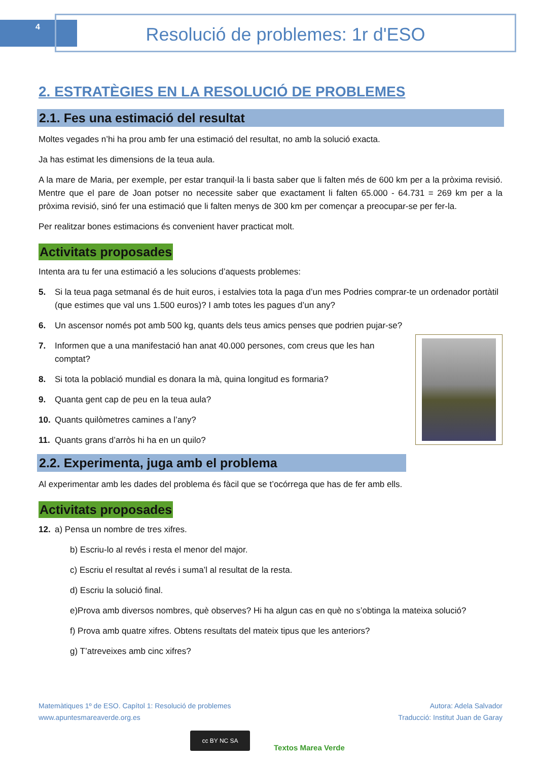4 Resolució de problemes: 1r d'ESO
2. ESTRATÈGIES EN LA RESOLUCIÓ DE PROBLEMES
2.1. Fes una estimació del resultat
Moltes vegades n’hi ha prou amb fer una estimació del resultat, no amb la solució exacta.
Ja has estimat les dimensions de la teua aula.
A la mare de Maria, per exemple, per estar tranquil·la li basta saber que li falten més de 600 km per a la pròxima revisió. Mentre que el pare de Joan potser no necessite saber que exactament li falten 65.000 - 64.731 = 269 km per a la pròxima revisió, sinó fer una estimació que li falten menys de 300 km per començar a preocupar-se per fer-la.
Per realitzar bones estimacions és convenient haver practicat molt.
Activitats proposades
Intenta ara tu fer una estimació a les solucions d’aquests problemes:
5. Si la teua paga setmanal és de huit euros, i estalvies tota la paga d’un mes Podries comprar-te un ordenador portàtil (que estimes que val uns 1.500 euros)? I amb totes les pagues d’un any?
6. Un ascensor només pot amb 500 kg, quants dels teus amics penses que podrien pujar-se?
7. Informen que a una manifestació han anat 40.000 persones, com creus que les han comptat?
8. Si tota la població mundial es donara la mà, quina longitud es formaria?
9. Quanta gent cap de peu en la teua aula?
10. Quants quilòmetres camines a l’any?
11. Quants grans d’arròs hi ha en un quilo?
2.2. Experimenta, juga amb el problema
Al experimentar amb les dades del problema és fàcil que se t’ocórrega que has de fer amb ells.
Activitats proposades
12. a) Pensa un nombre de tres xifres.
b) Escriu-lo al revés i resta el menor del major.
c) Escriu el resultat al revés i suma’l al resultat de la resta.
d) Escriu la solució final.
e)Prova amb diversos nombres, què observes? Hi ha algun cas en què no s’obtinga la mateixa solució?
f) Prova amb quatre xifres. Obtens resultats del mateix tipus que les anteriors?
g) T’atreveixes amb cinc xifres?
Matemàtiques 1º de ESO. Capítol 1: Resolució de problemes
www.apuntesmareaverde.org.es
Autora: Adela Salvador
Traducció: Institut Juan de Garay
cc BY NC SA
Textos Marea Verde